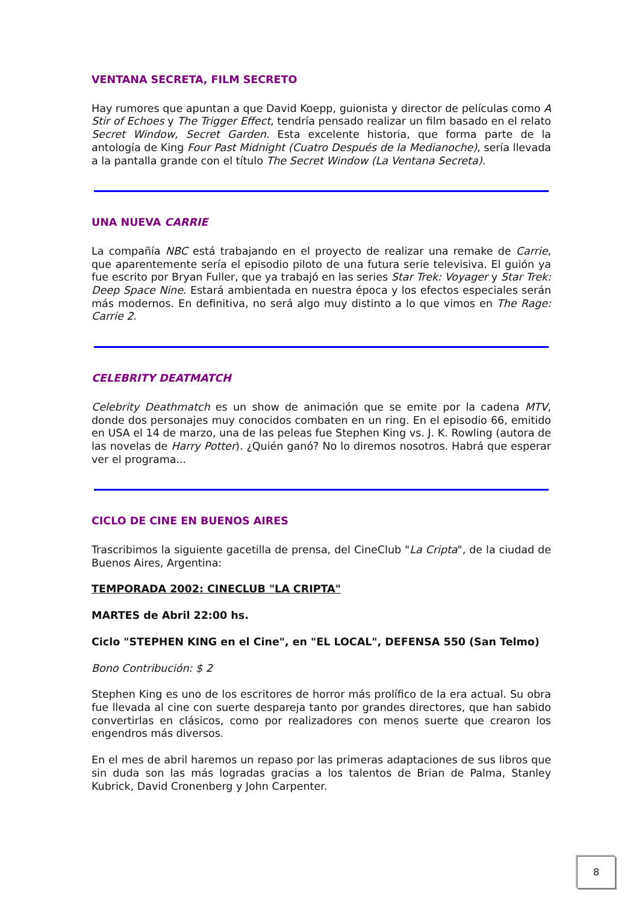VENTANA SECRETA, FILM SECRETO
Hay rumores que apuntan a que David Koepp, guionista y director de películas como A Stir of Echoes y The Trigger Effect, tendría pensado realizar un film basado en el relato Secret Window, Secret Garden. Esta excelente historia, que forma parte de la antología de King Four Past Midnight (Cuatro Después de la Medianoche), sería llevada a la pantalla grande con el título The Secret Window (La Ventana Secreta).
UNA NUEVA CARRIE
La compañía NBC está trabajando en el proyecto de realizar una remake de Carrie, que aparentemente sería el episodio piloto de una futura serie televisiva. El guión ya fue escrito por Bryan Fuller, que ya trabajó en las series Star Trek: Voyager y Star Trek: Deep Space Nine. Estará ambientada en nuestra época y los efectos especiales serán más modernos. En definitiva, no será algo muy distinto a lo que vimos en The Rage: Carrie 2.
CELEBRITY DEATMATCH
Celebrity Deathmatch es un show de animación que se emite por la cadena MTV, donde dos personajes muy conocidos combaten en un ring. En el episodio 66, emitido en USA el 14 de marzo, una de las peleas fue Stephen King vs. J. K. Rowling (autora de las novelas de Harry Potter). ¿Quién ganó? No lo diremos nosotros. Habrá que esperar ver el programa...
CICLO DE CINE EN BUENOS AIRES
Trascribimos la siguiente gacetilla de prensa, del CineClub "La Cripta", de la ciudad de Buenos Aires, Argentina:
TEMPORADA 2002: CINECLUB "LA CRIPTA"
MARTES de Abril 22:00 hs.
Ciclo "STEPHEN KING en el Cine", en "EL LOCAL", DEFENSA 550 (San Telmo)
Bono Contribución: $ 2
Stephen King es uno de los escritores de horror más prolífico de la era actual. Su obra fue llevada al cine con suerte despareja tanto por grandes directores, que han sabido convertirlas en clásicos, como por realizadores con menos suerte que crearon los engendros más diversos.
En el mes de abril haremos un repaso por las primeras adaptaciones de sus libros que sin duda son las más logradas gracias a los talentos de Brian de Palma, Stanley Kubrick, David Cronenberg y John Carpenter.
8